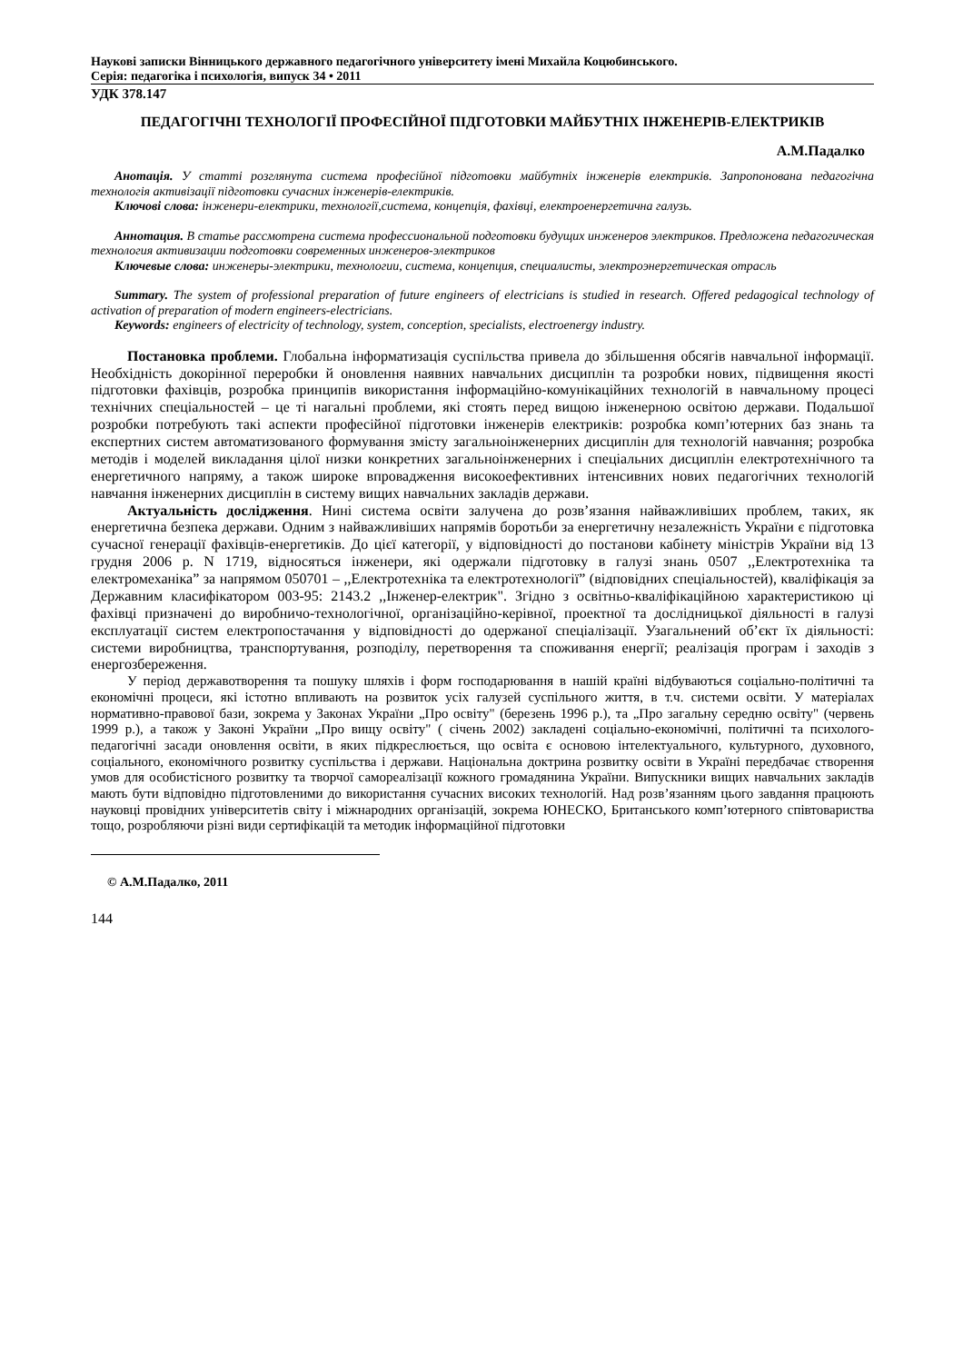Наукові записки Вінницького державного педагогічного університету імені Михайла Коцюбинського.
Серія: педагогіка і психологія, випуск 34 • 2011
УДК 378.147
ПЕДАГОГІЧНІ ТЕХНОЛОГІЇ ПРОФЕСІЙНОЇ ПІДГОТОВКИ МАЙБУТНІХ ІНЖЕНЕРІВ-ЕЛЕКТРИКІВ
А.М.Падалко
Анотація. У статті розглянута система професійної підготовки майбутніх інженерів електриків. Запропонована педагогічна технологія активізації підготовки сучасних інженерів-електриків.
Ключові слова: інженери-електрики, технології,система, концепція, фахівці, електроенергетична галузь.
Аннотация. В статье рассмотрена система профессиональной подготовки будущих инженеров электриков. Предложена педагогическая технология активизации подготовки современных инженеров-электриков
Ключевые слова: инженеры-электрики, технологии, система, концепция, специалисты, электроэнергетическая отрасль
Summary. The system of professional preparation of future engineers of electricians is studied in research. Offered pedagogical technology of activation of preparation of modern engineers-electricians.
Keywords: engineers of electricity of technology, system, conception, specialists, electroenergy industry.
Постановка проблеми. Глобальна інформатизація суспільства привела до збільшення обсягів навчальної інформації. Необхідність докорінної переробки й оновлення наявних навчальних дисциплін та розробки нових, підвищення якості підготовки фахівців, розробка принципів використання інформаційно-комунікаційних технологій в навчальному процесі технічних спеціальностей – це ті нагальні проблеми, які стоять перед вищою інженерною освітою держави. Подальшої розробки потребують такі аспекти професійної підготовки інженерів електриків: розробка комп’ютерних баз знань та експертних систем автоматизованого формування змісту загальноінженерних дисциплін для технологій навчання; розробка методів і моделей викладання цілої низки конкретних загальноінженерних і спеціальних дисциплін електротехнічного та енергетичного напряму, а також широке впровадження високоефективних інтенсивних нових педагогічних технологій навчання інженерних дисциплін в систему вищих навчальних закладів держави.
Актуальність дослідження. Нині система освіти залучена до розв’язання найважливіших проблем, таких, як енергетична безпека держави. Одним з найважливіших напрямів боротьби за енергетичну незалежність України є підготовка сучасної генерації фахівців-енергетиків. До цієї категорії, у відповідності до постанови кабінету міністрів України від 13 грудня 2006 р. N 1719, відносяться інженери, які одержали підготовку в галузі знань 0507 ,,Електротехніка та електромеханіка” за напрямом 050701 – ,,Електротехніка та електротехнології” (відповідних спеціальностей), кваліфікація за Державним класифікатором 003-95: 2143.2 ,,Інженер-електрик". Згідно з освітньо-кваліфікаційною характеристикою ці фахівці призначені до виробничо-технологічної, організаційно-керівної, проектної та дослідницької діяльності в галузі експлуатації систем електропостачання у відповідності до одержаної спеціалізації. Узагальнений об’єкт їх діяльності: системи виробництва, транспортування, розподілу, перетворення та споживання енергії; реалізація програм і заходів з енергозбереження.
У період державотворення та пошуку шляхів і форм господарювання в нашій країні відбуваються соціально-політичні та економічні процеси, які істотно впливають на розвиток усіх галузей суспільного життя, в т.ч. системи освіти. У матеріалах нормативно-правової бази, зокрема у Законах України „Про освіту" (березень 1996 р.), та „Про загальну середню освіту" (червень 1999 р.), а також у Законі України „Про вищу освіту" ( січень 2002) закладені соціально-економічні, політичні та психолого-педагогічні засади оновлення освіти, в яких підкреслюється, що освіта є основою інтелектуального, культурного, духовного, соціального, економічного розвитку суспільства і держави. Національна доктрина розвитку освіти в Україні передбачає створення умов для особистісного розвитку та творчої самореалізації кожного громадянина України. Випускники вищих навчальних закладів мають бути відповідно підготовленими до використання сучасних високих технологій. Над розв’язанням цього завдання працюють науковці провідних університетів світу і міжнародних організацій, зокрема ЮНЕСКО, Британського комп’ютерного співтовариства тощо, розробляючи різні види сертифікацій та методик інформаційної підготовки
© А.М.Падалко, 2011
144